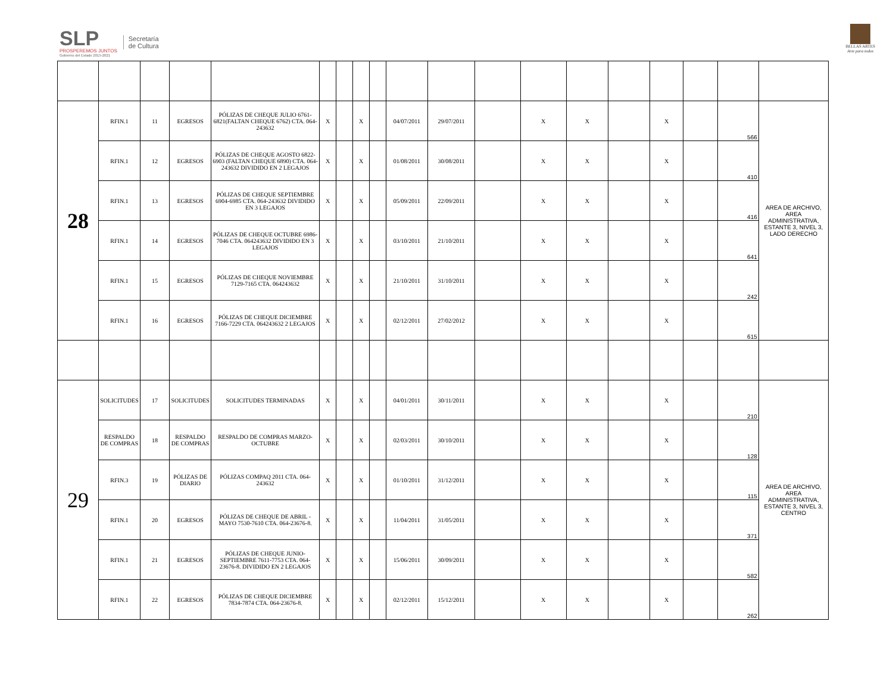SLP
PROSPEREMOS JUNTOS
Gobierno del Estado 2015-2021
Secretaría
de Cultura
BELLAS ARTES
Arte para todos
| 28 | RFIN.1 | 11 | EGRESOS | PÓLIZAS DE CHEQUE JULIO 6761-6821(FALTAN CHEQUE 6762) CTA. 064-243632 | X | | X | | 04/07/2011 | 29/07/2011 | | X | X | | X | | 566 | AREA DE ARCHIVO, AREA ADMINISTRATIVA, ESTANTE 3, NIVEL 3, LADO DERECHO |
| | RFIN.1 | 12 | EGRESOS | PÓLIZAS DE CHEQUE AGOSTO 6822-6903 (FALTAN CHEQUE 6890) CTA. 064-243632 DIVIDIDO EN 2 LEGAJOS | X | | X | | 01/08/2011 | 30/08/2011 | | X | X | | X | | 410 | |
| | RFIN.1 | 13 | EGRESOS | PÓLIZAS DE CHEQUE SEPTIEMBRE 6904-6985 CTA. 064-243632 DIVIDIDO EN 3 LEGAJOS | X | | X | | 05/09/2011 | 22/09/2011 | | X | X | | X | | 416 | |
| | RFIN.1 | 14 | EGRESOS | PÓLIZAS DE CHEQUE OCTUBRE 6986-7046 CTA. 064243632 DIVIDIDO EN 3 LEGAJOS | X | | X | | 03/10/2011 | 21/10/2011 | | X | X | | X | | 641 | |
| | RFIN.1 | 15 | EGRESOS | PÓLIZAS DE CHEQUE NOVIEMBRE 7129-7165 CTA. 064243632 | X | | X | | 21/10/2011 | 31/10/2011 | | X | X | | X | | 242 | |
| | RFIN.1 | 16 | EGRESOS | PÓLIZAS DE CHEQUE DICIEMBRE 7166-7229 CTA. 064243632 2 LEGAJOS | X | | X | | 02/12/2011 | 27/02/2012 | | X | X | | X | | 615 | |
| 29 | SOLICITUDES | 17 | SOLICITUDES | SOLICITUDES TERMINADAS | X | | X | | 04/01/2011 | 30/11/2011 | | X | X | | X | | 210 | AREA DE ARCHIVO, AREA ADMINISTRATIVA, ESTANTE 3, NIVEL 3, CENTRO |
| | RESPALDO DE COMPRAS | 18 | RESPALDO DE COMPRAS | RESPALDO DE COMPRAS MARZO-OCTUBRE | X | | X | | 02/03/2011 | 30/10/2011 | | X | X | | X | | 128 | |
| | RFIN.3 | 19 | PÓLIZAS DE DIARIO | PÓLIZAS COMPAQ 2011 CTA. 064-243632 | X | | X | | 01/10/2011 | 31/12/2011 | | X | X | | X | | 115 | |
| | RFIN.1 | 20 | EGRESOS | PÓLIZAS DE CHEQUE DE ABRIL - MAYO 7530-7610 CTA. 064-23676-8. | X | | X | | 11/04/2011 | 31/05/2011 | | X | X | | X | | 371 | |
| | RFIN.1 | 21 | EGRESOS | PÓLIZAS DE CHEQUE JUNIO-SEPTIEMBRE 7611-7753 CTA. 064-23676-8. DIVIDIDO EN 2 LEGAJOS | X | | X | | 15/06/2011 | 30/09/2011 | | X | X | | X | | 582 | |
| | RFIN.1 | 22 | EGRESOS | PÓLIZAS DE CHEQUE DICIEMBRE 7834-7874 CTA. 064-23676-8. | X | | X | | 02/12/2011 | 15/12/2011 | | X | X | | X | | 262 | |